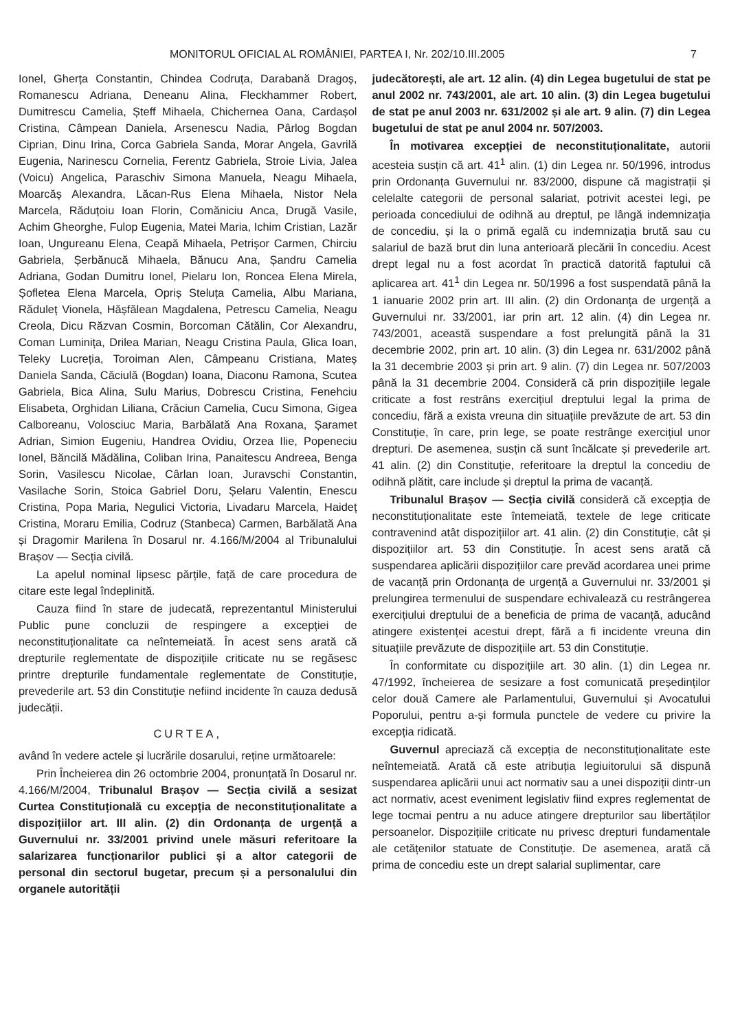MONITORUL OFICIAL AL ROMÂNIEI, PARTEA I, Nr. 202/10.III.2005 7
Ionel, Gherța Constantin, Chindea Codruța, Darabană Dragoș, Romanescu Adriana, Deneanu Alina, Fleckhammer Robert, Dumitrescu Camelia, Ștеff Mihaela, Chichernea Oana, Cardașol Cristina, Câmpean Daniela, Arsenescu Nadia, Pârlog Bogdan Ciprian, Dinu Irina, Corca Gabriela Sanda, Morar Angela, Gavrilă Eugenia, Narinescu Cornelia, Ferentz Gabriela, Stroie Livia, Jalea (Voicu) Angelica, Paraschiv Simona Manuela, Neagu Mihaela, Moarcăș Alexandra, Lăcan-Rus Elena Mihaela, Nistor Nela Marcela, Răduțoiu Ioan Florin, Comăniciu Anca, Drugă Vasile, Achim Gheorghe, Fulop Eugenia, Matei Maria, Ichim Cristian, Lazăr Ioan, Ungureanu Elena, Ceapă Mihaela, Petrișor Carmen, Chirciu Gabriela, Șerbănucă Mihaela, Bănucu Ana, Șandru Camelia Adriana, Godan Dumitru Ionel, Pielaru Ion, Roncea Elena Mirela, Șofletea Elena Marcela, Opriș Steluța Camelia, Albu Mariana, Răduleț Vionela, Hășfălean Magdalena, Petrescu Camelia, Neagu Creola, Dicu Răzvan Cosmin, Borcoman Cătălin, Cor Alexandru, Coman Luminița, Drilea Marian, Neagu Cristina Paula, Glica Ioan, Teleky Lucreția, Toroiman Alen, Câmpeanu Cristiana, Mateș Daniela Sanda, Căciulă (Bogdan) Ioana, Diaconu Ramona, Scutea Gabriela, Bica Alina, Sulu Marius, Dobrescu Cristina, Fenehciu Elisabeta, Orghidan Liliana, Crăciun Camelia, Cucu Simona, Gigea Calboreanu, Volosciuc Maria, Barbălată Ana Roxana, Șaramet Adrian, Simion Eugeniu, Handrea Ovidiu, Orzea Ilie, Popeneciu Ionel, Băncilă Mădălina, Coliban Irina, Panaitescu Andreea, Benga Sorin, Vasilescu Nicolae, Cârlan Ioan, Juravschi Constantin, Vasilache Sorin, Stoica Gabriel Doru, Șelaru Valentin, Enescu Cristina, Popa Maria, Negulici Victoria, Livadaru Marcela, Haideț Cristina, Moraru Emilia, Codruz (Stanbeca) Carmen, Barbălată Ana și Dragomir Marilena în Dosarul nr. 4.166/M/2004 al Tribunalului Brașov — Secția civilă.
La apelul nominal lipsesc părțile, față de care procedura de citare este legal îndeplinită.
Cauza fiind în stare de judecată, reprezentantul Ministerului Public pune concluzii de respingere a excepției de neconstituționalitate ca neîntemeiată. În acest sens arată că drepturile reglementate de dispozițiile criticate nu se regăsesc printre drepturile fundamentale reglementate de Constituție, prevederile art. 53 din Constituție nefiind incidente în cauza dedusă judecății.
CURTEA,
având în vedere actele și lucrările dosarului, reține următoarele:
Prin Încheierea din 26 octombrie 2004, pronunțată în Dosarul nr. 4.166/M/2004, Tribunalul Brașov — Secția civilă a sesizat Curtea Constituțională cu excepția de neconstituționalitate a dispozițiilor art. III alin. (2) din Ordonanța de urgență a Guvernului nr. 33/2001 privind unele măsuri referitoare la salarizarea funcționarilor publici și a altor categorii de personal din sectorul bugetar, precum și a personalului din organele autorității
judecătorești, ale art. 12 alin. (4) din Legea bugetului de stat pe anul 2002 nr. 743/2001, ale art. 10 alin. (3) din Legea bugetului de stat pe anul 2003 nr. 631/2002 și ale art. 9 alin. (7) din Legea bugetului de stat pe anul 2004 nr. 507/2003.
În motivarea excepției de neconstituționalitate, autorii acesteia susțin că art. 41<sup>1</sup> alin. (1) din Legea nr. 50/1996, introdus prin Ordonanța Guvernului nr. 83/2000, dispune că magistrații și celelalte categorii de personal salariat, potrivit acestei legi, pe perioada concediului de odihnă au dreptul, pe lângă indemnizația de concediu, și la o primă egală cu indemnizația brută sau cu salariul de bază brut din luna anterioară plecării în concediu. Acest drept legal nu a fost acordat în practică datorită faptului că aplicarea art. 41<sup>1</sup> din Legea nr. 50/1996 a fost suspendată până la 1 ianuarie 2002 prin art. III alin. (2) din Ordonanța de urgență a Guvernului nr. 33/2001, iar prin art. 12 alin. (4) din Legea nr. 743/2001, această suspendare a fost prelungită până la 31 decembrie 2002, prin art. 10 alin. (3) din Legea nr. 631/2002 până la 31 decembrie 2003 și prin art. 9 alin. (7) din Legea nr. 507/2003 până la 31 decembrie 2004. Consideră că prin dispozițiile legale criticate a fost restrâns exercițiul dreptului legal la prima de concediu, fără a exista vreuna din situațiile prevăzute de art. 53 din Constituție, în care, prin lege, se poate restrânge exercițiul unor drepturi. De asemenea, susțin că sunt încălcate și prevederile art. 41 alin. (2) din Constituție, referitoare la dreptul la concediu de odihnă plătit, care include și dreptul la prima de vacanță.
Tribunalul Brașov — Secția civilă consideră că excepția de neconstituționalitate este întemeiată, textele de lege criticate contravenind atât dispozițiilor art. 41 alin. (2) din Constituție, cât și dispozițiilor art. 53 din Constituție. În acest sens arată că suspendarea aplicării dispozițiilor care prevăd acordarea unei prime de vacanță prin Ordonanța de urgență a Guvernului nr. 33/2001 și prelungirea termenului de suspendare echivalează cu restrângerea exercițiului dreptului de a beneficia de prima de vacanță, aducând atingere existenței acestui drept, fără a fi incidente vreuna din situațiile prevăzute de dispozițiile art. 53 din Constituție.
În conformitate cu dispozițiile art. 30 alin. (1) din Legea nr. 47/1992, încheierea de sesizare a fost comunicată președinților celor două Camere ale Parlamentului, Guvernului și Avocatului Poporului, pentru a-și formula punctele de vedere cu privire la excepția ridicată.
Guvernul apreciază că excepția de neconstituționalitate este neîntemeiată. Arată că este atribuția legiuitorului să dispună suspendarea aplicării unui act normativ sau a unei dispoziții dintr-un act normativ, acest eveniment legislativ fiind expres reglementat de lege tocmai pentru a nu aduce atingere drepturilor sau libertăților persoanelor. Dispozițiile criticate nu privesc drepturi fundamentale ale cetățenilor statuate de Constituție. De asemenea, arată că prima de concediu este un drept salarial suplimentar, care